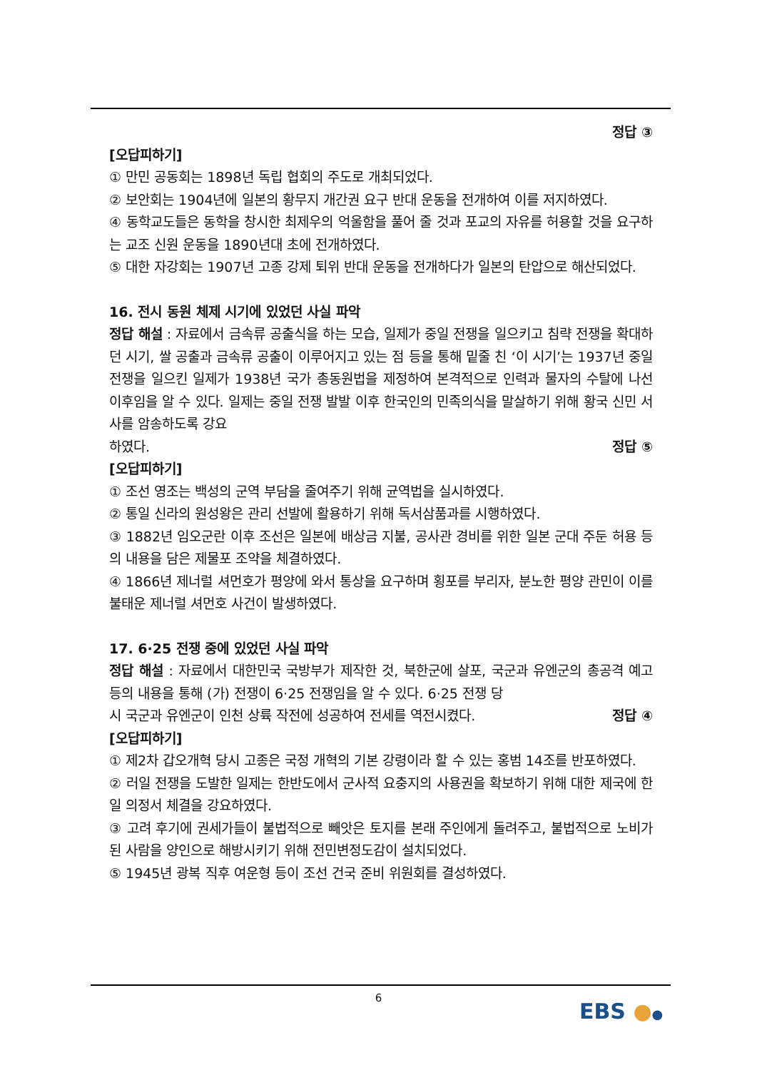정답 ③
[오답피하기]
① 만민 공동회는 1898년 독립 협회의 주도로 개최되었다.
② 보안회는 1904년에 일본의 황무지 개간권 요구 반대 운동을 전개하여 이를 저지하였다.
④ 동학교도들은 동학을 창시한 최제우의 억울함을 풀어 줄 것과 포교의 자유를 허용할 것을 요구하는 교조 신원 운동을 1890년대 초에 전개하였다.
⑤ 대한 자강회는 1907년 고종 강제 퇴위 반대 운동을 전개하다가 일본의 탄압으로 해산되었다.
16. 전시 동원 체제 시기에 있었던 사실 파악
정답 해설 : 자료에서 금속류 공출식을 하는 모습, 일제가 중일 전쟁을 일으키고 침략 전쟁을 확대하던 시기, 쌀 공출과 금속류 공출이 이루어지고 있는 점 등을 통해 밑줄 친 ‘이 시기’는 1937년 중일 전쟁을 일으킨 일제가 1938년 국가 총동원법을 제정하여 본격적으로 인력과 물자의 수탈에 나선 이후임을 알 수 있다. 일제는 중일 전쟁 발발 이후 한국인의 민족의식을 말살하기 위해 황국 신민 서사를 암송하도록 강요
하였다. 정답 ⑤
[오답피하기]
① 조선 영조는 백성의 군역 부담을 줄여주기 위해 균역법을 실시하였다.
② 통일 신라의 원성왕은 관리 선발에 활용하기 위해 독서삼품과를 시행하였다.
③ 1882년 임오군란 이후 조선은 일본에 배상금 지불, 공사관 경비를 위한 일본 군대 주둔 허용 등의 내용을 담은 제물포 조약을 체결하였다.
④ 1866년 제너럴 셔먼호가 평양에 와서 통상을 요구하며 횡포를 부리자, 분노한 평양 관민이 이를 불태운 제너럴 셔먼호 사건이 발생하였다.
17. 6·25 전쟁 중에 있었던 사실 파악
정답 해설 : 자료에서 대한민국 국방부가 제작한 것, 북한군에 살포, 국군과 유엔군의 총공격 예고 등의 내용을 통해 (가) 전쟁이 6·25 전쟁임을 알 수 있다. 6·25 전쟁 당
시 국군과 유엔군이 인천 상륙 작전에 성공하여 전세를 역전시켰다. 정답 ④
[오답피하기]
① 제2차 갑오개혁 당시 고종은 국정 개혁의 기본 강령이라 할 수 있는 홍범 14조를 반포하였다.
② 러일 전쟁을 도발한 일제는 한반도에서 군사적 요충지의 사용권을 확보하기 위해 대한 제국에 한일 의정서 체결을 강요하였다.
③ 고려 후기에 권세가들이 불법적으로 빼앗은 토지를 본래 주인에게 돌려주고, 불법적으로 노비가 된 사람을 양인으로 해방시키기 위해 전민변정도감이 설치되었다.
⑤ 1945년 광복 직후 여운형 등이 조선 건국 준비 위원회를 결성하였다.
6
EBS ●●